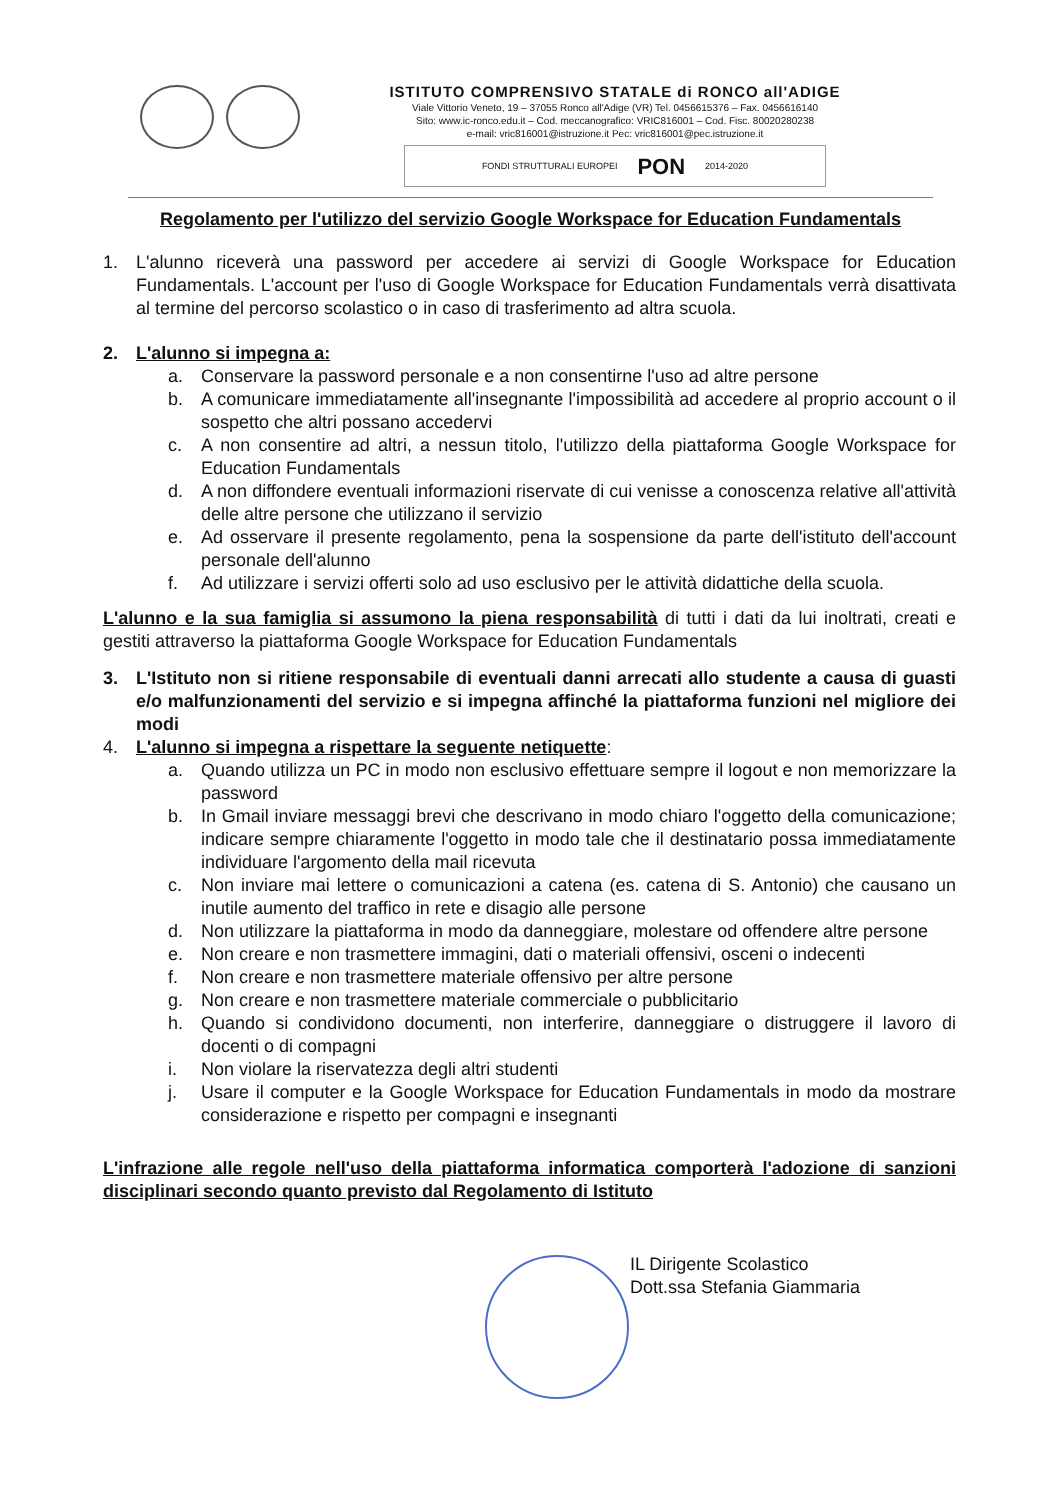ISTITUTO COMPRENSIVO STATALE di RONCO all'ADIGE
Viale Vittorio Veneto, 19 – 37055 Ronco all'Adige (VR) Tel. 0456615376 – Fax. 0456616140
Sito: www.ic-ronco.edu.it – Cod. meccanografico: VRIC816001 – Cod. Fisc. 80020280238
e-mail: vric816001@istruzione.it Pec: vric816001@pec.istruzione.it
FONDI STRUTTURALI EUROPEI PON 2014-2020
Regolamento per l'utilizzo del servizio Google Workspace for Education Fundamentals
1. L'alunno riceverà una password per accedere ai servizi di Google Workspace for Education Fundamentals. L'account per l'uso di Google Workspace for Education Fundamentals verrà disattivata al termine del percorso scolastico o in caso di trasferimento ad altra scuola.
2. L'alunno si impegna a:
a. Conservare la password personale e a non consentirne l'uso ad altre persone
b. A comunicare immediatamente all'insegnante l'impossibilità ad accedere al proprio account o il sospetto che altri possano accedervi
c. A non consentire ad altri, a nessun titolo, l'utilizzo della piattaforma Google Workspace for Education Fundamentals
d. A non diffondere eventuali informazioni riservate di cui venisse a conoscenza relative all'attività delle altre persone che utilizzano il servizio
e. Ad osservare il presente regolamento, pena la sospensione da parte dell'istituto dell'account personale dell'alunno
f. Ad utilizzare i servizi offerti solo ad uso esclusivo per le attività didattiche della scuola.
L'alunno e la sua famiglia si assumono la piena responsabilità di tutti i dati da lui inoltrati, creati e gestiti attraverso la piattaforma Google Workspace for Education Fundamentals
3. L'Istituto non si ritiene responsabile di eventuali danni arrecati allo studente a causa di guasti e/o malfunzionamenti del servizio e si impegna affinché la piattaforma funzioni nel migliore dei modi
4. L'alunno si impegna a rispettare la seguente netiquette:
a. Quando utilizza un PC in modo non esclusivo effettuare sempre il logout e non memorizzare la password
b. In Gmail inviare messaggi brevi che descrivano in modo chiaro l'oggetto della comunicazione; indicare sempre chiaramente l'oggetto in modo tale che il destinatario possa immediatamente individuare l'argomento della mail ricevuta
c. Non inviare mai lettere o comunicazioni a catena (es. catena di S. Antonio) che causano un inutile aumento del traffico in rete e disagio alle persone
d. Non utilizzare la piattaforma in modo da danneggiare, molestare od offendere altre persone
e. Non creare e non trasmettere immagini, dati o materiali offensivi, osceni o indecenti
f. Non creare e non trasmettere materiale offensivo per altre persone
g. Non creare e non trasmettere materiale commerciale o pubblicitario
h. Quando si condividono documenti, non interferire, danneggiare o distruggere il lavoro di docenti o di compagni
i. Non violare la riservatezza degli altri studenti
j. Usare il computer e la Google Workspace for Education Fundamentals in modo da mostrare considerazione e rispetto per compagni e insegnanti
L'infrazione alle regole nell'uso della piattaforma informatica comporterà l'adozione di sanzioni disciplinari secondo quanto previsto dal Regolamento di Istituto
IL Dirigente Scolastico
Dott.ssa Stefania Giammaria